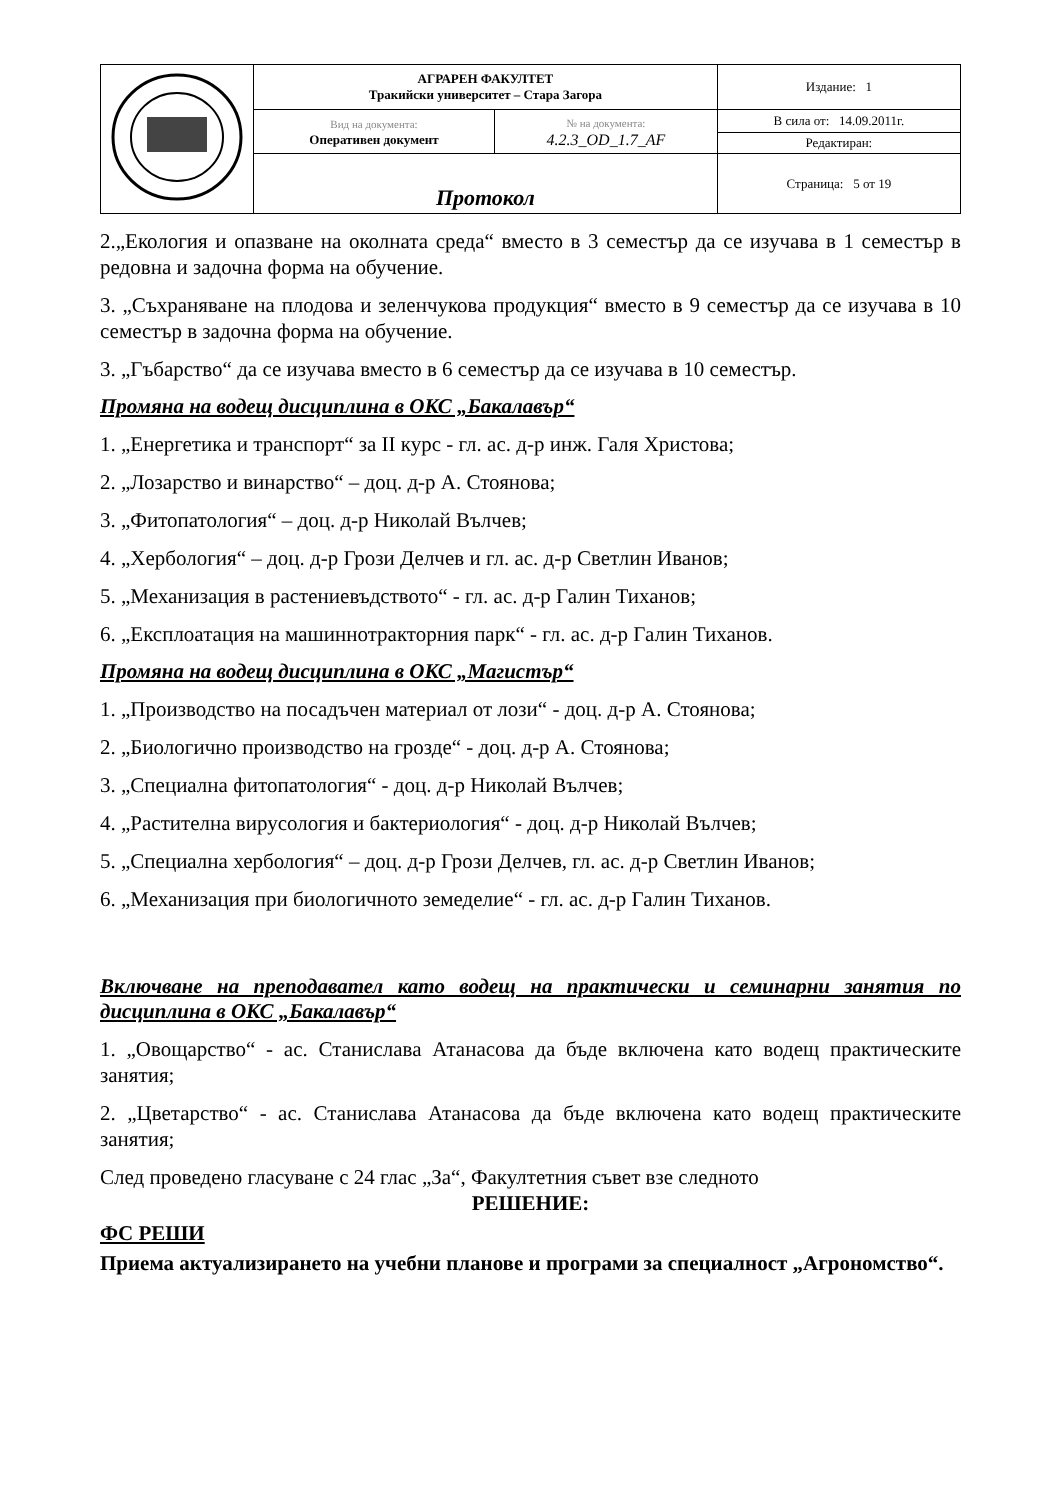| | АГРАРЕН ФАКУЛТЕТ Тракийски университет – Стара Загора | | Издание: 1 |
| | Вид на документа: Оперативен документ | № на документа: 4.2.3_OD_1.7_AF | В сила от: 14.09.2011г. |
| | | | Редактиран: |
| | Протокол | | Страница: 5 от 19 |
2.„Екология и опазване на околната среда“ вместо в 3 семестър да се изучава в 1 семестър в редовна и задочна форма на обучение.
3. „Съхраняване на плодова и зеленчукова продукция“ вместо в 9 семестър да се изучава в 10 семестър в задочна форма на обучение.
3. „Гъбарство“ да се изучава вместо в 6 семестър да се изучава в 10 семестър.
Промяна на водещ дисциплина в ОКС „Бакалавър“
1. „Енергетика и транспорт“ за II курс - гл. ас. д-р инж. Галя Христова;
2. „Лозарство и винарство“ – доц. д-р А. Стоянова;
3. „Фитопатология“ – доц. д-р Николай Вълчев;
4. „Хербология“ – доц. д-р Грози Делчев и гл. ас. д-р Светлин Иванов;
5. „Механизация в растениевъдството“ - гл. ас. д-р Галин Тиханов;
6. „Експлоатация на машиннотракторния парк“ - гл. ас. д-р Галин Тиханов.
Промяна на водещ дисциплина в ОКС „Магистър“
1. „Производство на посадъчен материал от лози“ - доц. д-р А. Стоянова;
2. „Биологично производство на грозде“ - доц. д-р А. Стоянова;
3. „Специална фитопатология“ - доц. д-р Николай Вълчев;
4. „Растителна вирусология и бактериология“ - доц. д-р Николай Вълчев;
5. „Специална хербология“ – доц. д-р Грози Делчев, гл. ас. д-р Светлин Иванов;
6. „Механизация при биологичното земеделие“ - гл. ас. д-р Галин Тиханов.
Включване на преподавател като водещ на практически и семинарни занятия по дисциплина в ОКС „Бакалавър“
1. „Овощарство“ - ас. Станислава Атанасова да бъде включена като водещ практическите занятия;
2. „Цветарство“ - ас. Станислава Атанасова да бъде включена като водещ практическите занятия;
След проведено гласуване с 24 глас „За“, Факултетния съвет взе следното
РЕШЕНИЕ:
ФС РЕШИ
Приема актуализирането на учебни планове и програми за специалност „Агрономство“.